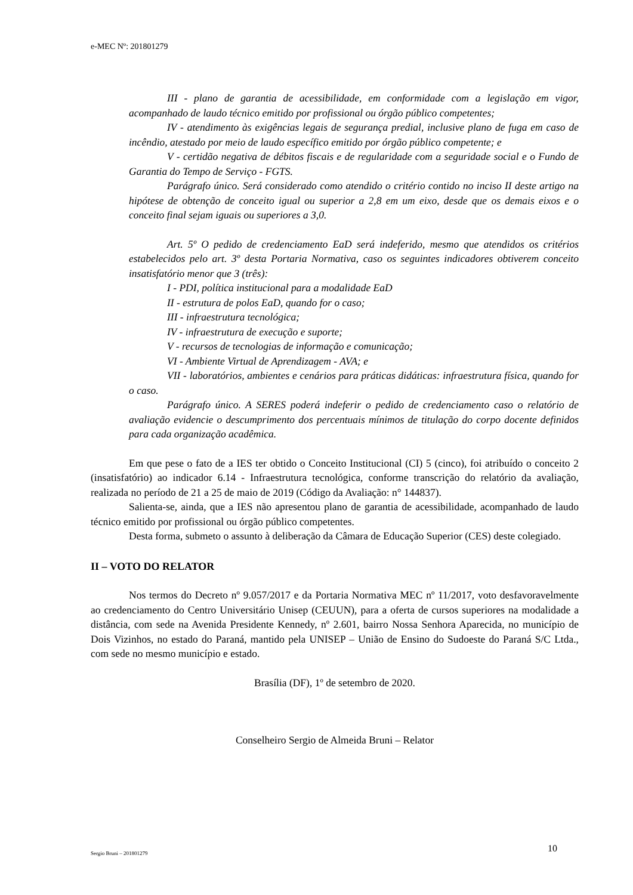e-MEC Nº: 201801279
III - plano de garantia de acessibilidade, em conformidade com a legislação em vigor, acompanhado de laudo técnico emitido por profissional ou órgão público competentes;
IV - atendimento às exigências legais de segurança predial, inclusive plano de fuga em caso de incêndio, atestado por meio de laudo específico emitido por órgão público competente; e
V - certidão negativa de débitos fiscais e de regularidade com a seguridade social e o Fundo de Garantia do Tempo de Serviço - FGTS.
Parágrafo único. Será considerado como atendido o critério contido no inciso II deste artigo na hipótese de obtenção de conceito igual ou superior a 2,8 em um eixo, desde que os demais eixos e o conceito final sejam iguais ou superiores a 3,0.
Art. 5º O pedido de credenciamento EaD será indeferido, mesmo que atendidos os critérios estabelecidos pelo art. 3º desta Portaria Normativa, caso os seguintes indicadores obtiverem conceito insatisfatório menor que 3 (três):
I - PDI, política institucional para a modalidade EaD
II - estrutura de polos EaD, quando for o caso;
III - infraestrutura tecnológica;
IV - infraestrutura de execução e suporte;
V - recursos de tecnologias de informação e comunicação;
VI - Ambiente Virtual de Aprendizagem - AVA; e
VII - laboratórios, ambientes e cenários para práticas didáticas: infraestrutura física, quando for o caso.
Parágrafo único. A SERES poderá indeferir o pedido de credenciamento caso o relatório de avaliação evidencie o descumprimento dos percentuais mínimos de titulação do corpo docente definidos para cada organização acadêmica.
Em que pese o fato de a IES ter obtido o Conceito Institucional (CI) 5 (cinco), foi atribuído o conceito 2 (insatisfatório) ao indicador 6.14 - Infraestrutura tecnológica, conforme transcrição do relatório da avaliação, realizada no período de 21 a 25 de maio de 2019 (Código da Avaliação: n° 144837).
Salienta-se, ainda, que a IES não apresentou plano de garantia de acessibilidade, acompanhado de laudo técnico emitido por profissional ou órgão público competentes.
Desta forma, submeto o assunto à deliberação da Câmara de Educação Superior (CES) deste colegiado.
II – VOTO DO RELATOR
Nos termos do Decreto nº 9.057/2017 e da Portaria Normativa MEC nº 11/2017, voto desfavoravelmente ao credenciamento do Centro Universitário Unisep (CEUUN), para a oferta de cursos superiores na modalidade a distância, com sede na Avenida Presidente Kennedy, nº 2.601, bairro Nossa Senhora Aparecida, no município de Dois Vizinhos, no estado do Paraná, mantido pela UNISEP – União de Ensino do Sudoeste do Paraná S/C Ltda., com sede no mesmo município e estado.
Brasília (DF), 1º de setembro de 2020.
Conselheiro Sergio de Almeida Bruni – Relator
Sergio Bruni – 201801279 10